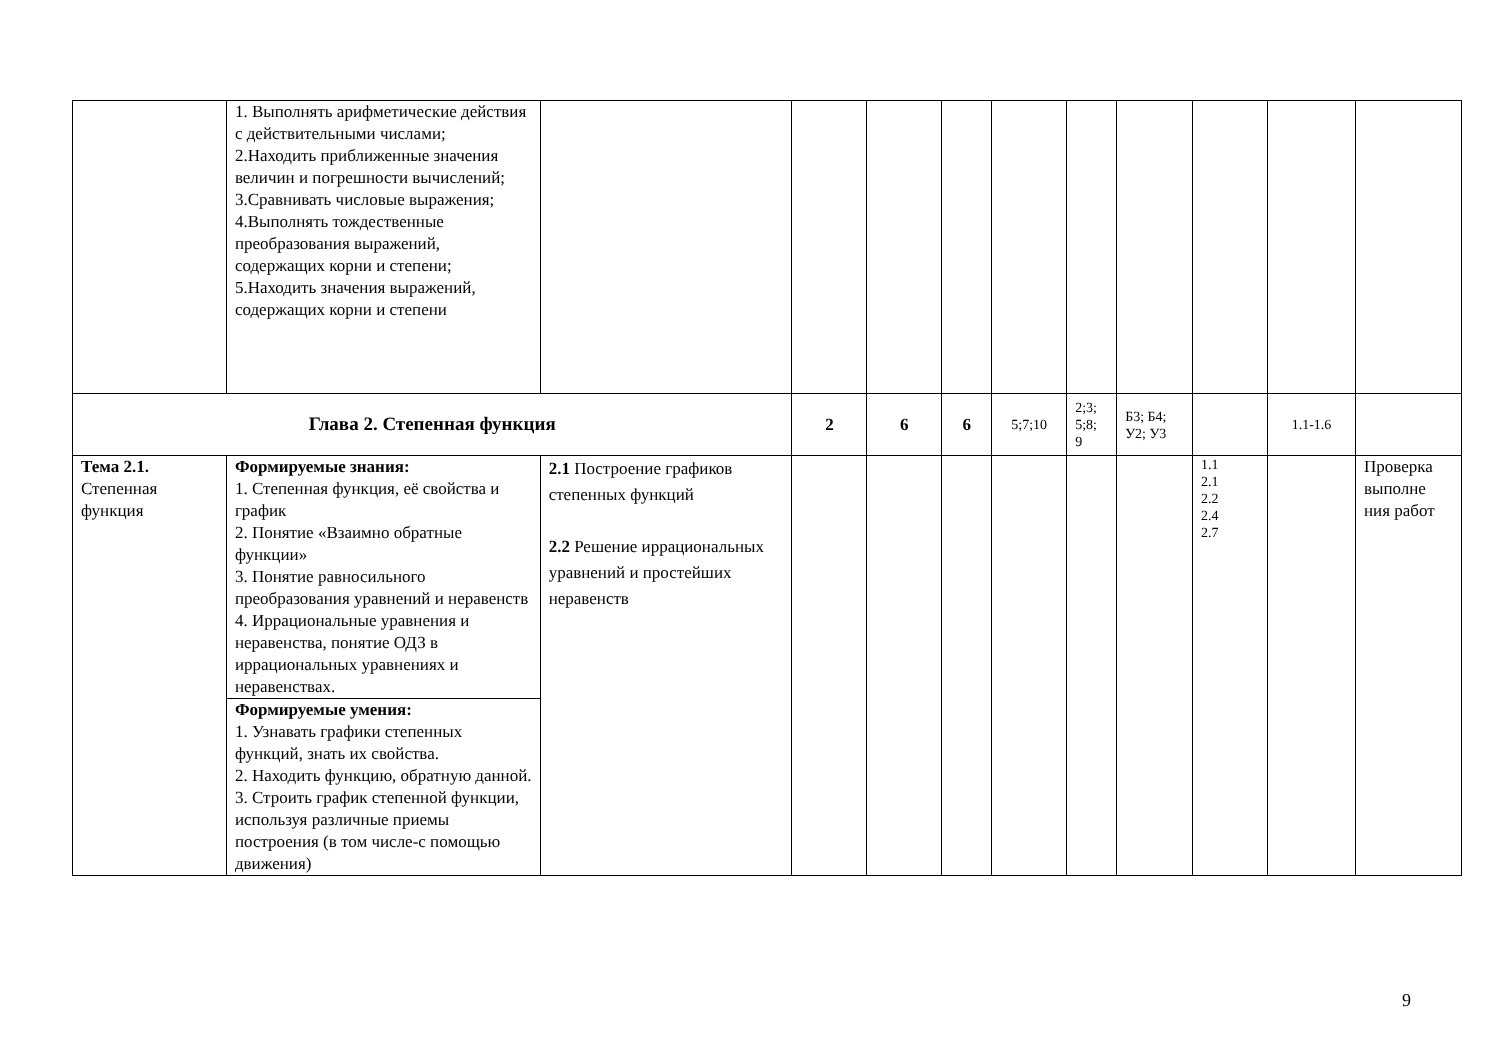| | 1. Выполнять арифметические действия с действительными числами; 2.Находить приближенные значения величин и погрешности вычислений; 3.Сравнивать числовые выражения; 4.Выполнять тождественные преобразования выражений, содержащих корни и степени; 5.Находить значения выражений, содержащих корни и степени | | | | | | | | | | |
| Глава 2. Степенная функция | | | 2 | 6 | 6 | 5;7;10 | 2;3; 5;8; 9 | Б3; Б4; У2; У3 | | 1.1-1.6 | |
| Тема 2.1. Степенная функция | Формируемые знания: 1. Степенная функция, её свойства и график 2. Понятие «Взаимно обратные функции» 3. Понятие равносильного преобразования уравнений и неравенств 4. Иррациональные уравнения и неравенства, понятие ОДЗ в иррациональных уравнениях и неравенствах. | 2.1 Построение графиков степенных функций 2.2 Решение иррациональных уравнений и простейших неравенств | | | | | | | 1.1 2.1 2.2 2.4 2.7 | | Проверка выполне ния работ |
| | Формируемые умения: 1. Узнавать графики степенных функций, знать их свойства. 2. Находить функцию, обратную данной. 3. Строить график степенной функции, используя различные приемы построения (в том числе-с помощью движения) | | | | | | | | | | |
9